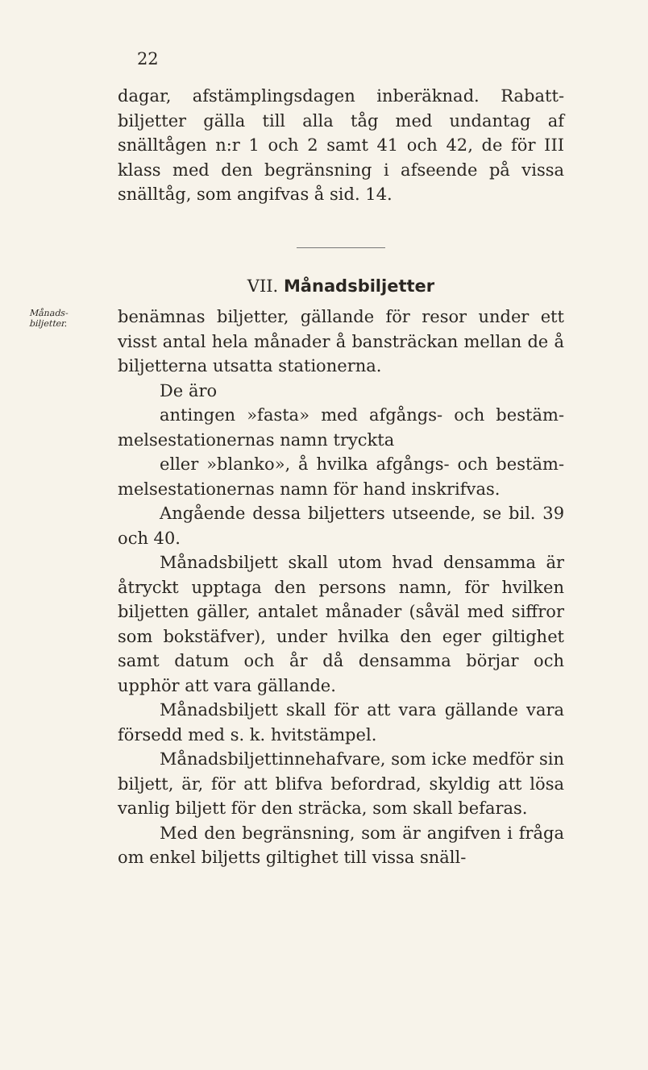22
dagar, afstämplingsdagen inberäknad. Rabatt­biljetter gälla till alla tåg med undantag af snälltågen n:r 1 och 2 samt 41 och 42, de för III klass med den begränsning i afseende på vissa snälltåg, som angifvas å sid. 14.
VII. Månadsbiljetter
Månads-
biljetter.
benämnas biljetter, gällande för resor under ett visst antal hela månader å bansträckan mellan de å biljetterna utsatta stationerna.
De äro
antingen »fasta» med afgångs- och bestäm­melsestationernas namn tryckta
eller »blanko», å hvilka afgångs- och bestäm­melsestationernas namn för hand inskrifvas.
Angående dessa biljetters utseende, se bil. 39 och 40.
Månadsbiljett skall utom hvad densamma är åtryckt upptaga den persons namn, för hvil­ken biljetten gäller, antalet månader (såväl med siffror som bokstäfver), under hvilka den eger giltighet samt datum och år då densamma bör­jar och upphör att vara gällande.
Månadsbiljett skall för att vara gällande vara försedd med s. k. hvitstämpel.
Månadsbiljettinnehafvare, som icke medför sin biljett, är, för att blifva befordrad, skyldig att lösa vanlig biljett för den sträcka, som skall befaras.
Med den begränsning, som är angifven i fråga om enkel biljetts giltighet till vissa snäll-